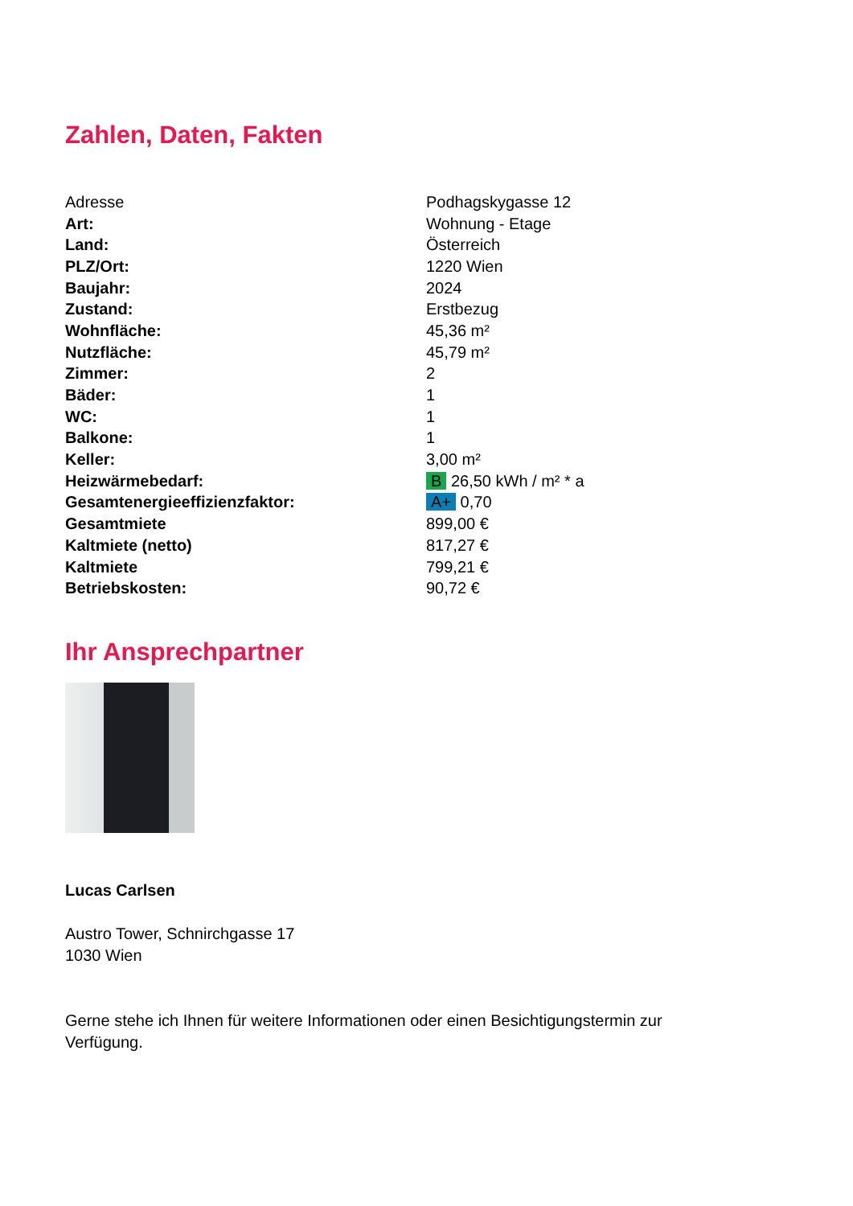Zahlen, Daten, Fakten
| Adresse | Podhagskygasse 12 |
| Art: | Wohnung - Etage |
| Land: | Österreich |
| PLZ/Ort: | 1220 Wien |
| Baujahr: | 2024 |
| Zustand: | Erstbezug |
| Wohnfläche: | 45,36 m² |
| Nutzfläche: | 45,79 m² |
| Zimmer: | 2 |
| Bäder: | 1 |
| WC: | 1 |
| Balkone: | 1 |
| Keller: | 3,00 m² |
| Heizwärmebedarf: | B 26,50 kWh / m² * a |
| Gesamtenergieeffizienzfaktor: | A+ 0,70 |
| Gesamtmiete | 899,00 € |
| Kaltmiete (netto) | 817,27 € |
| Kaltmiete | 799,21 € |
| Betriebskosten: | 90,72 € |
Ihr Ansprechpartner
Lucas Carlsen
Austro Tower, Schnirchgasse 17
1030 Wien
Gerne stehe ich Ihnen für weitere Informationen oder einen Besichtigungstermin zur
Verfügung.